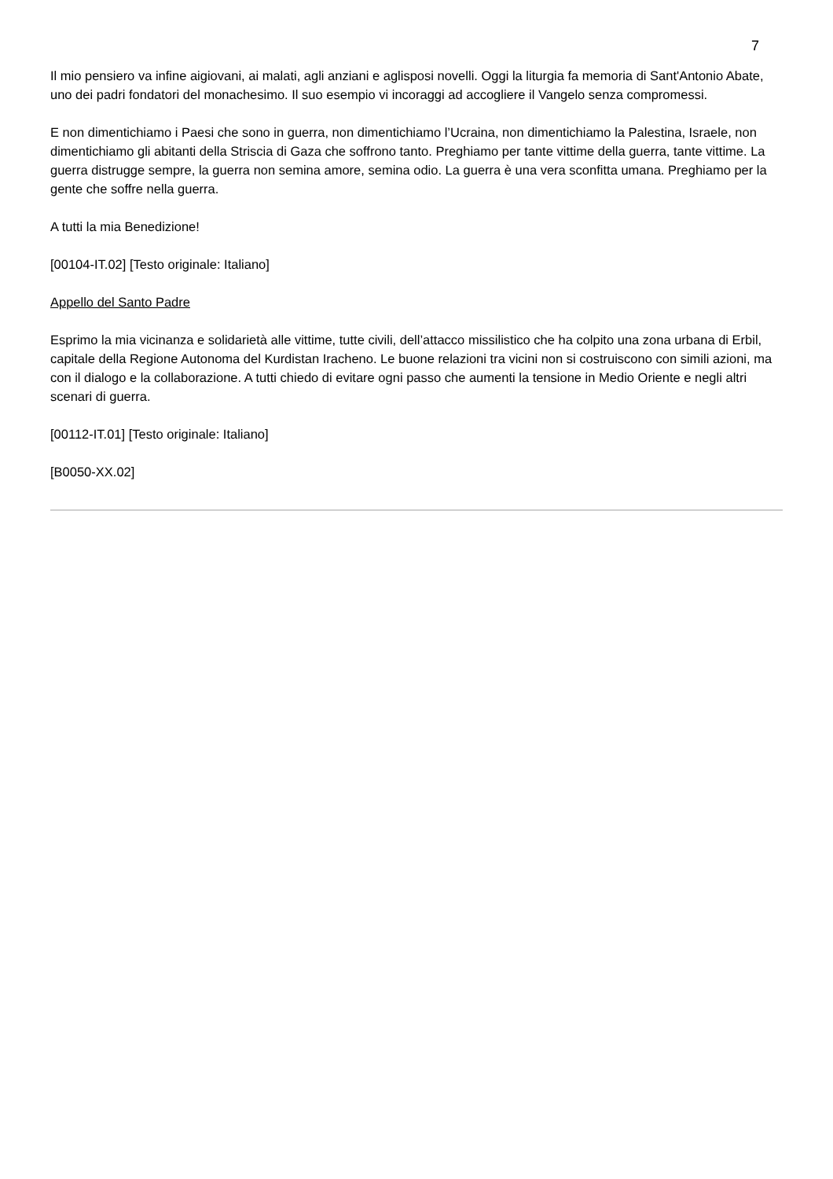7
Il mio pensiero va infine aigiovani, ai malati, agli anziani e aglisposi novelli. Oggi la liturgia fa memoria di Sant'Antonio Abate, uno dei padri fondatori del monachesimo. Il suo esempio vi incoraggi ad accogliere il Vangelo senza compromessi.
E non dimentichiamo i Paesi che sono in guerra, non dimentichiamo l’Ucraina, non dimentichiamo la Palestina, Israele, non dimentichiamo gli abitanti della Striscia di Gaza che soffrono tanto. Preghiamo per tante vittime della guerra, tante vittime. La guerra distrugge sempre, la guerra non semina amore, semina odio. La guerra è una vera sconfitta umana. Preghiamo per la gente che soffre nella guerra.
A tutti la mia Benedizione!
[00104-IT.02] [Testo originale: Italiano]
Appello del Santo Padre
Esprimo la mia vicinanza e solidarietà alle vittime, tutte civili, dell’attacco missilistico che ha colpito una zona urbana di Erbil, capitale della Regione Autonoma del Kurdistan Iracheno. Le buone relazioni tra vicini non si costruiscono con simili azioni, ma con il dialogo e la collaborazione. A tutti chiedo di evitare ogni passo che aumenti la tensione in Medio Oriente e negli altri scenari di guerra.
[00112-IT.01] [Testo originale: Italiano]
[B0050-XX.02]